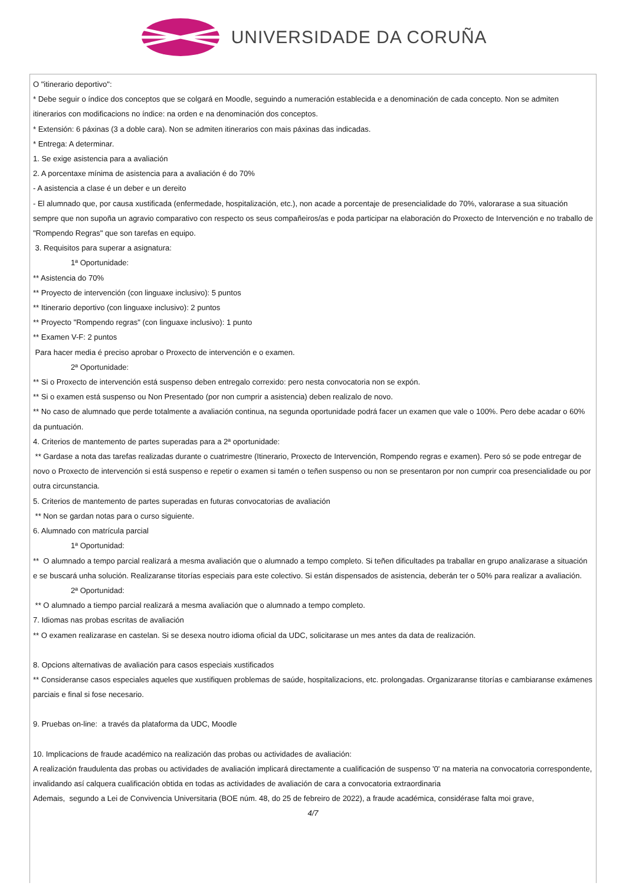UNIVERSIDADE DA CORUÑA
O "itinerario deportivo":
* Debe seguir o índice dos conceptos que se colgará en Moodle, seguindo a numeración establecida e a denominación de cada concepto. Non se admiten itinerarios con modificacions no índice: na orden e na denominación dos conceptos.
* Extensión: 6 páxinas (3 a doble cara). Non se admiten itinerarios con mais páxinas das indicadas.
* Entrega: A determinar.
1. Se exige asistencia para a avaliación
2. A porcentaxe mínima de asistencia para a avaliación é do 70%
- A asistencia a clase é un deber e un dereito
- El alumnado que, por causa xustificada (enfermedade, hospitalización, etc.), non acade a porcentaje de presencialidade do 70%, valorarase a sua situación sempre que non supoña un agravio comparativo con respecto os seus compañeiros/as e poda participar na elaboración do Proxecto de Intervención e no traballo de "Rompendo Regras" que son tarefas en equipo.
3. Requisitos para superar a asignatura:
1ª Oportunidade:
** Asistencia do 70%
** Proyecto de intervención (con linguaxe inclusivo): 5 puntos
** Itinerario deportivo (con linguaxe inclusivo): 2 puntos
** Proyecto "Rompendo regras" (con linguaxe inclusivo): 1 punto
** Examen V-F: 2 puntos
Para hacer media é preciso aprobar o Proxecto de intervención e o examen.
2ª Oportunidade:
** Si o Proxecto de intervención está suspenso deben entregalo correxido: pero nesta convocatoria non se expón.
** Si o examen está suspenso ou Non Presentado (por non cumprir a asistencia) deben realizalo de novo.
** No caso de alumnado que perde totalmente a avaliación continua, na segunda oportunidade podrá facer un examen que vale o 100%. Pero debe acadar o 60% da puntuación.
4. Criterios de mantemento de partes superadas para a 2ª oportunidade:
** Gardase a nota das tarefas realizadas durante o cuatrimestre (Itinerario, Proxecto de Intervención, Rompendo regras e examen). Pero só se pode entregar de novo o Proxecto de intervención si está suspenso e repetir o examen si tamén o teñen suspenso ou non se presentaron por non cumprir coa presencialidade ou por outra circunstancia.
5. Criterios de mantemento de partes superadas en futuras convocatorias de avaliación
** Non se gardan notas para o curso siguiente.
6. Alumnado con matrícula parcial
1ª Oportunidad:
** O alumnado a tempo parcial realizará a mesma avaliación que o alumnado a tempo completo. Si teñen dificultades pa traballar en grupo analizarase a situación e se buscará unha solución. Realizaranse titorías especiais para este colectivo. Si están dispensados de asistencia, deberán ter o 50% para realizar a avaliación.
2ª Oportunidad:
** O alumnado a tiempo parcial realizará a mesma avaliación que o alumnado a tempo completo.
7. Idiomas nas probas escritas de avaliación
** O examen realizarase en castelan. Si se desexa noutro idioma oficial da UDC, solicitarase un mes antes da data de realización.
8. Opcions alternativas de avaliación para casos especiais xustificados
** Consideranse casos especiales aqueles que xustifiquen problemas de saúde, hospitalizacions, etc. prolongadas. Organizaranse titorías e cambiaranse exámenes parciais e final si fose necesario.
9. Pruebas on-line: a través da plataforma da UDC, Moodle
10. Implicacions de fraude académico na realización das probas ou actividades de avaliación:
A realización fraudulenta das probas ou actividades de avaliación implicará directamente a cualificación de suspenso '0' na materia na convocatoria correspondente, invalidando así calquera cualificación obtida en todas as actividades de avaliación de cara a convocatoria extraordinaria
Ademais, segundo a Lei de Convivencia Universitaria (BOE núm. 48, do 25 de febreiro de 2022), a fraude académica, considérase falta moi grave,
4/7